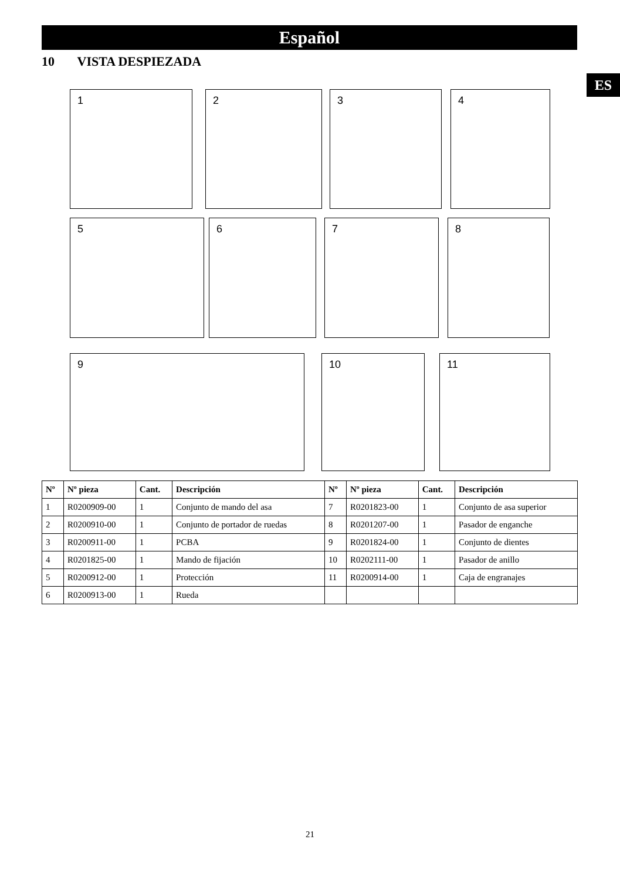Español
10 VISTA DESPIEZADA
ES
1 2 3 4
5 6 7 8
9 10 11
| Nº | Nº pieza | Cant. | Descripción | Nº | Nº pieza | Cant. | Descripción |
| --- | --- | --- | --- | --- | --- | --- | --- |
| 1 | R0200909-00 | 1 | Conjunto de mando del asa | 7 | R0201823-00 | 1 | Conjunto de asa superior |
| 2 | R0200910-00 | 1 | Conjunto de portador de ruedas | 8 | R0201207-00 | 1 | Pasador de enganche |
| 3 | R0200911-00 | 1 | PCBA | 9 | R0201824-00 | 1 | Conjunto de dientes |
| 4 | R0201825-00 | 1 | Mando de fijación | 10 | R0202111-00 | 1 | Pasador de anillo |
| 5 | R0200912-00 | 1 | Protección | 11 | R0200914-00 | 1 | Caja de engranajes |
| 6 | R0200913-00 | 1 | Rueda | | | | |
21